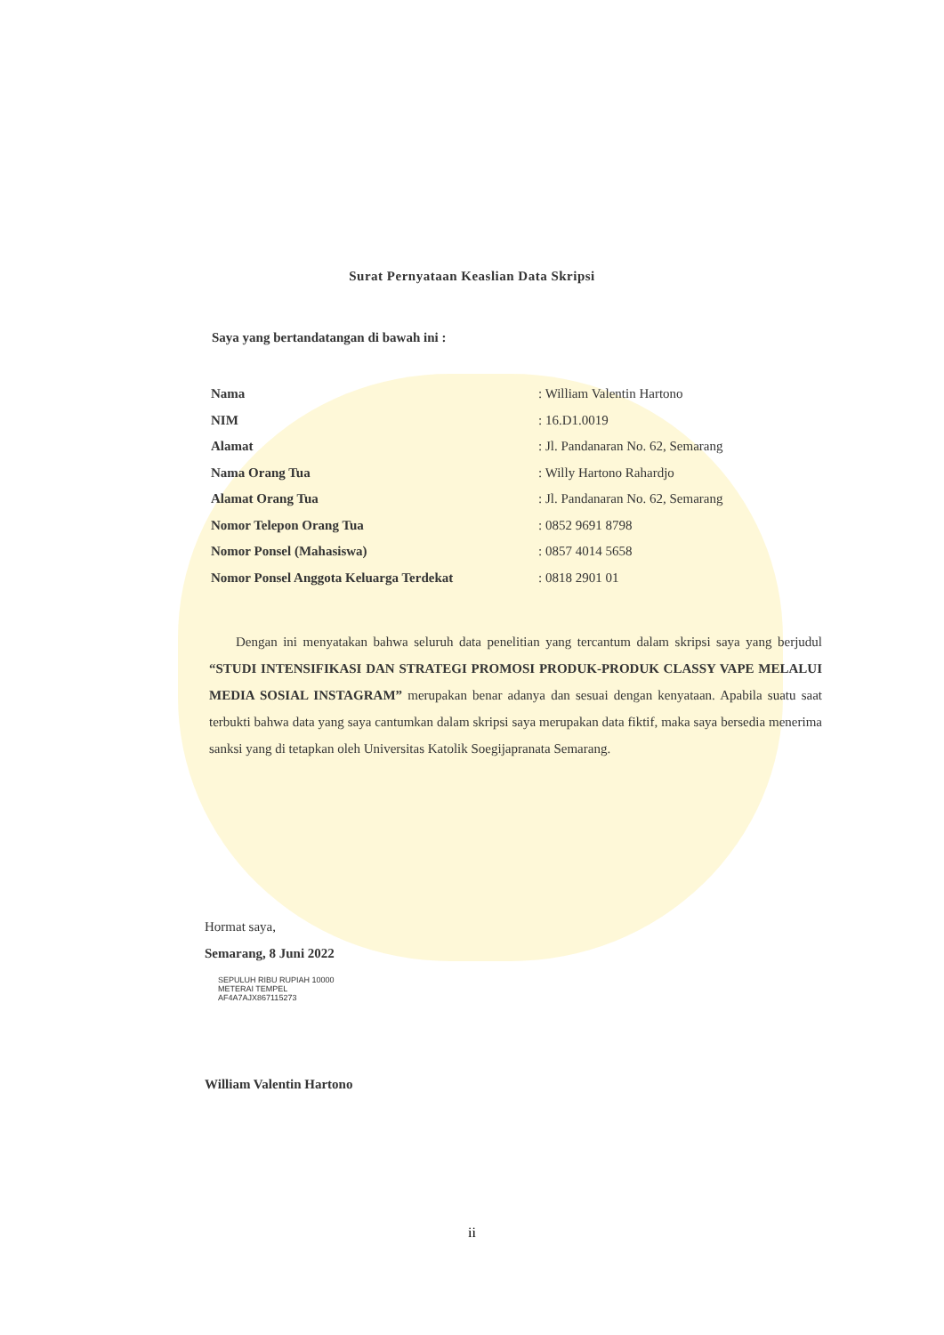Surat Pernyataan Keaslian Data Skripsi
Saya yang bertandatangan di bawah ini :
Nama: William Valentin Hartono
NIM: 16.D1.0019
Alamat: Jl. Pandanaran No. 62, Semarang
Nama Orang Tua: Willy Hartono Rahardjo
Alamat Orang Tua: Jl. Pandanaran No. 62, Semarang
Nomor Telepon Orang Tua: 0852 9691 8798
Nomor Ponsel (Mahasiswa): 0857 4014 5658
Nomor Ponsel Anggota Keluarga Terdekat: 0818 2901 01
Dengan ini menyatakan bahwa seluruh data penelitian yang tercantum dalam skripsi saya yang berjudul “STUDI INTENSIFIKASI DAN STRATEGI PROMOSI PRODUK-PRODUK CLASSY VAPE MELALUI MEDIA SOSIAL INSTAGRAM” merupakan benar adanya dan sesuai dengan kenyataan. Apabila suatu saat terbukti bahwa data yang saya cantumkan dalam skripsi saya merupakan data fiktif, maka saya bersedia menerima sanksi yang di tetapkan oleh Universitas Katolik Soegijapranata Semarang.
Hormat saya,
Semarang, 8 Juni 2022
SEPULUH RIBU RUPIAH 10000
METERAI TEMPEL
AF4A7AJX867115273
William Valentin Hartono
ii